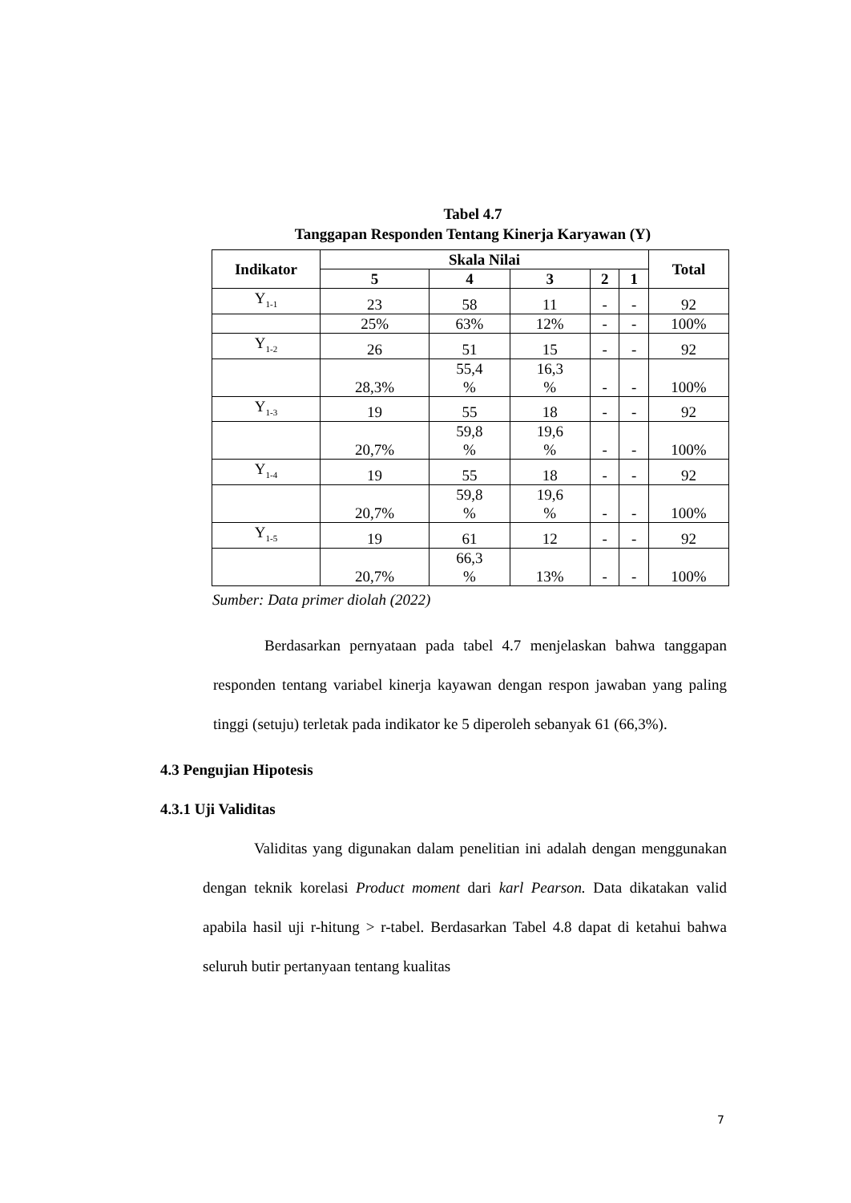Tabel 4.7
Tanggapan Responden Tentang Kinerja Karyawan (Y)
| Indikator | Skala Nilai | | | | | Total |
| --- | --- | --- | --- | --- | --- | --- |
| | 5 | 4 | 3 | 2 | 1 | |
| Y<sub>1-1</sub> | 23 | 58 | 11 | - | - | 92 |
| | 25% | 63% | 12% | - | - | 100% |
| Y<sub>1-2</sub> | 26 | 51 | 15 | - | - | 92 |
| | 28,3% | 55,4 % | 16,3 % | - | - | 100% |
| Y<sub>1-3</sub> | 19 | 55 | 18 | - | - | 92 |
| | 20,7% | 59,8 % | 19,6 % | - | - | 100% |
| Y<sub>1-4</sub> | 19 | 55 | 18 | - | - | 92 |
| | 20,7% | 59,8 % | 19,6 % | - | - | 100% |
| Y<sub>1-5</sub> | 19 | 61 | 12 | - | - | 92 |
| | 20,7% | 66,3 % | 13% | - | - | 100% |
Sumber: Data primer diolah (2022)
Berdasarkan pernyataan pada tabel 4.7 menjelaskan bahwa tanggapan responden tentang variabel kinerja kayawan dengan respon jawaban yang paling tinggi (setuju) terletak pada indikator ke 5 diperoleh sebanyak 61 (66,3%).
4.3 Pengujian Hipotesis
4.3.1 Uji Validitas
Validitas yang digunakan dalam penelitian ini adalah dengan menggunakan dengan teknik korelasi Product moment dari karl Pearson. Data dikatakan valid apabila hasil uji r-hitung > r-tabel. Berdasarkan Tabel 4.8 dapat di ketahui bahwa seluruh butir pertanyaan tentang kualitas
7